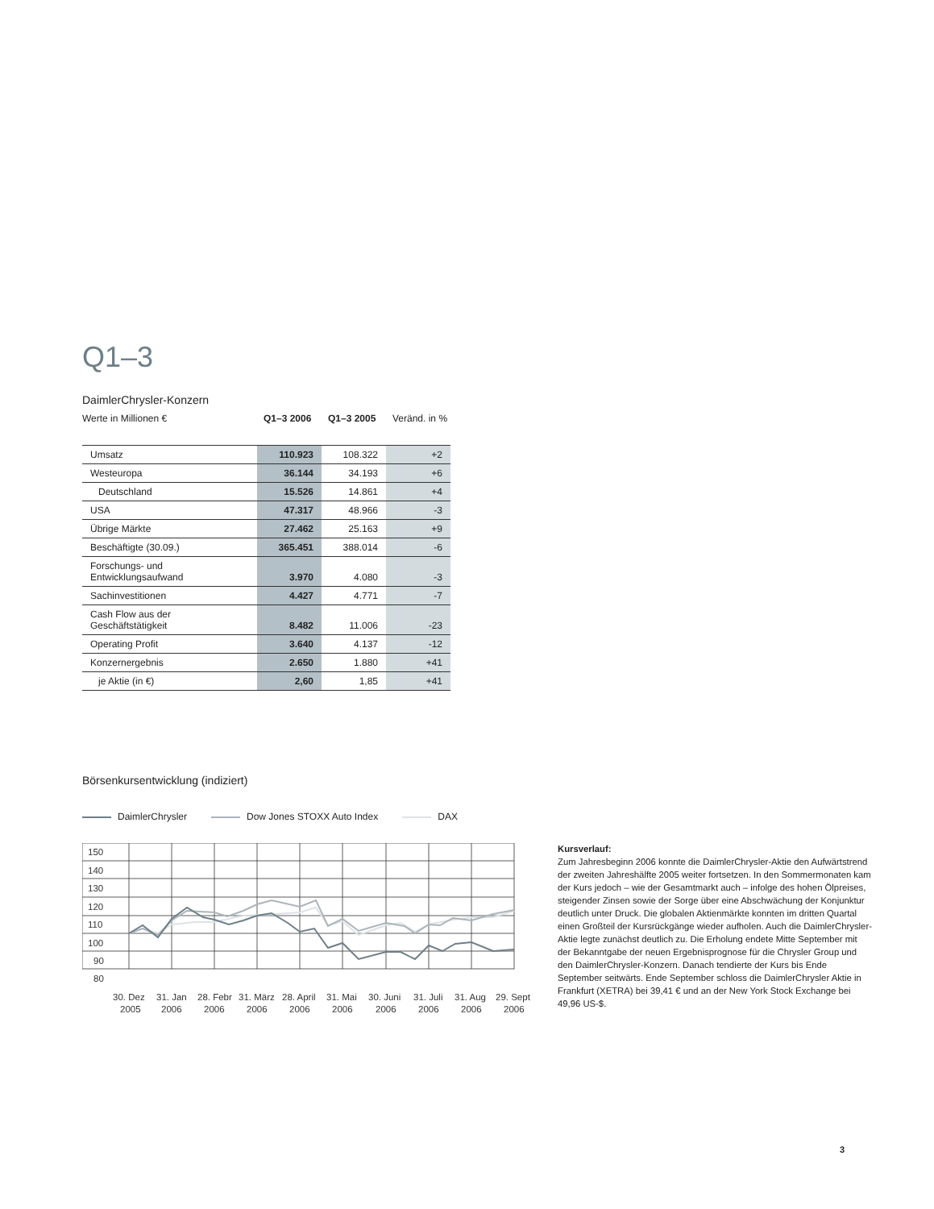Q1–3
DaimlerChrysler-Konzern
Werte in Millionen € Q1–3 2006 Q1–3 2005 Veränd. in %
| Umsatz | 110.923 | 108.322 | +2 |
| Westeuropa | 36.144 | 34.193 | +6 |
| Deutschland | 15.526 | 14.861 | +4 |
| USA | 47.317 | 48.966 | -3 |
| Übrige Märkte | 27.462 | 25.163 | +9 |
| Beschäftigte (30.09.) | 365.451 | 388.014 | -6 |
| Forschungs- und Entwicklungsaufwand | 3.970 | 4.080 | -3 |
| Sachinvestitionen | 4.427 | 4.771 | -7 |
| Cash Flow aus der Geschäftstätigkeit | 8.482 | 11.006 | -23 |
| Operating Profit | 3.640 | 4.137 | -12 |
| Konzernergebnis | 2.650 | 1.880 | +41 |
| je Aktie (in €) | 2,60 | 1,85 | +41 |
Börsenkursentwicklung (indiziert)
DaimlerChrysler Dow Jones STOXX Auto Index DAX
150
140
130
120
110
100
90
80
30. Dez
2005
31. Jan
2006
28. Febr
2006
31. März
2006
28. April
2006
31. Mai
2006
30. Juni
2006
31. Juli
2006
31. Aug
2006
29. Sept
2006
Kursverlauf:
Zum Jahresbeginn 2006 konnte die DaimlerChrysler-Aktie den Aufwärtstrend der zweiten Jahreshälfte 2005 weiter fortsetzen. In den Sommermonaten kam der Kurs jedoch – wie der Gesamtmarkt auch – infolge des hohen Ölpreises, steigender Zinsen sowie der Sorge über eine Abschwächung der Konjunktur deutlich unter Druck. Die globalen Aktienmärkte konnten im dritten Quartal einen Großteil der Kursrückgänge wieder aufholen. Auch die DaimlerChrysler-Aktie legte zunächst deutlich zu. Die Erholung endete Mitte September mit der Bekanntgabe der neuen Ergebnisprognose für die Chrysler Group und den DaimlerChrysler-Konzern. Danach tendierte der Kurs bis Ende September seitwärts. Ende September schloss die DaimlerChrysler Aktie in Frankfurt (XETRA) bei 39,41 € und an der New York Stock Exchange bei 49,96 US-$.
3